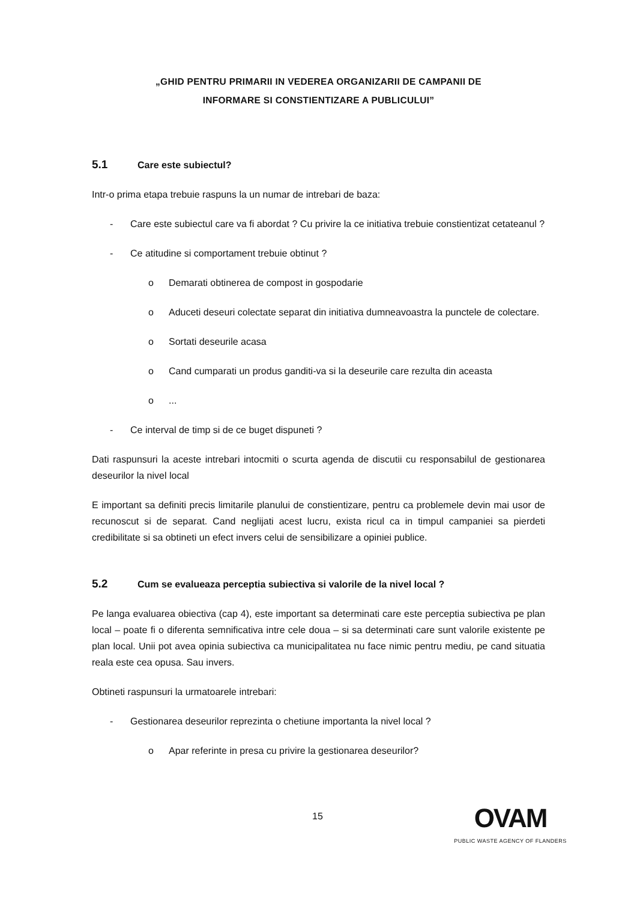„GHID PENTRU PRIMARII IN VEDEREA ORGANIZARII DE CAMPANII DE
INFORMARE SI CONSTIENTIZARE A PUBLICULUI”
5.1 Care este subiectul?
Intr-o prima etapa trebuie raspuns la un numar de intrebari de baza:
- Care este subiectul care va fi abordat ? Cu privire la ce initiativa trebuie constientizat cetateanul ?
- Ce atitudine si comportament trebuie obtinut ?
o Demarati obtinerea de compost in gospodarie
o Aduceti deseuri colectate separat din initiativa dumneavoastra la punctele de colectare.
o Sortati deseurile acasa
o Cand cumparati un produs ganditi-va si la deseurile care rezulta din aceasta
o...
- Ce interval de timp si de ce buget dispuneti ?
Dati raspunsuri la aceste intrebari intocmiti o scurta agenda de discutii cu responsabilul de gestionarea deseurilor la nivel local
E important sa definiti precis limitarile planului de constientizare, pentru ca problemele devin mai usor de recunoscut si de separat. Cand neglijati acest lucru, exista ricul ca in timpul campaniei sa pierdeti credibilitate si sa obtineti un efect invers celui de sensibilizare a opiniei publice.
5.2 Cum se evalueaza perceptia subiectiva si valorile de la nivel local ?
Pe langa evaluarea obiectiva (cap 4), este important sa determinati care este perceptia subiectiva pe plan local – poate fi o diferenta semnificativa intre cele doua – si sa determinati care sunt valorile existente pe plan local. Unii pot avea opinia subiectiva ca municipalitatea nu face nimic pentru mediu, pe cand situatia reala este cea opusa. Sau invers.
Obtineti raspunsuri la urmatoarele intrebari:
- Gestionarea deseurilor reprezinta o chetiune importanta la nivel local ?
o Apar referinte in presa cu privire la gestionarea deseurilor?
15
OVAM
PUBLIC WASTE AGENCY OF FLANDERS